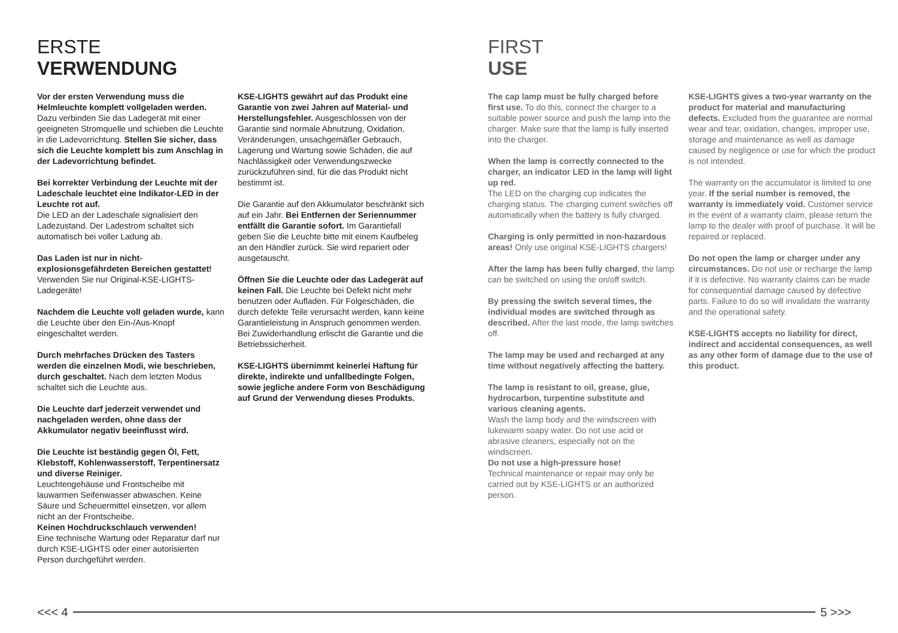ERSTE
VERWENDUNG
Vor der ersten Verwendung muss die Helmleuchte komplett vollgeladen werden. Dazu verbinden Sie das Ladegerät mit einer geeigneten Stromquelle und schieben die Leuchte in die Ladevorrichtung. Stellen Sie sicher, dass sich die Leuchte komplett bis zum Anschlag in der Ladevorrichtung befindet.
Bei korrekter Verbindung der Leuchte mit der Ladeschale leuchtet eine Indikator-LED in der Leuchte rot auf.
Die LED an der Ladeschale signalisiert den Ladezustand. Der Ladestrom schaltet sich automatisch bei voller Ladung ab.
Das Laden ist nur in nicht-explosionsgefährdeten Bereichen gestattet! Verwenden Sie nur Original-KSE-LIGHTS-Ladegeräte!
Nachdem die Leuchte voll geladen wurde, kann die Leuchte über den Ein-/Aus-Knopf eingeschaltet werden.
Durch mehrfaches Drücken des Tasters werden die einzelnen Modi, wie beschrieben, durch geschaltet. Nach dem letzten Modus schaltet sich die Leuchte aus.
Die Leuchte darf jederzeit verwendet und nachgeladen werden, ohne dass der Akkumulator negativ beeinflusst wird.
Die Leuchte ist beständig gegen Öl, Fett, Klebstoff, Kohlenwasserstoff, Terpentinersatz und diverse Reiniger.
Leuchtengehäuse und Frontscheibe mit lauwarmen Seifenwasser abwaschen. Keine Säure und Scheuermittel einsetzen, vor allem nicht an der Frontscheibe.
Keinen Hochdruckschlauch verwenden!
Eine technische Wartung oder Reparatur darf nur durch KSE-LIGHTS oder einer autorisierten Person durchgeführt werden.
KSE-LIGHTS gewährt auf das Produkt eine Garantie von zwei Jahren auf Material- und Herstellungsfehler. Ausgeschlossen von der Garantie sind normale Abnutzung, Oxidation, Veränderungen, unsachgemäßer Gebrauch, Lagerung und Wartung sowie Schäden, die auf Nachlässigkeit oder Verwendungszwecke zurückzuführen sind, für die das Produkt nicht bestimmt ist.
Die Garantie auf den Akkumulator beschränkt sich auf ein Jahr. Bei Entfernen der Seriennummer entfällt die Garantie sofort. Im Garantiefall geben Sie die Leuchte bitte mit einem Kaufbeleg an den Händler zurück. Sie wird repariert oder ausgetauscht.
Öffnen Sie die Leuchte oder das Ladegerät auf keinen Fall. Die Leuchte bei Defekt nicht mehr benutzen oder Aufladen. Für Folgeschäden, die durch defekte Teile verursacht werden, kann keine Garantieleistung in Anspruch genommen werden. Bei Zuwiderhandlung erlischt die Garantie und die Betriebssicherheit.
KSE-LIGHTS übernimmt keinerlei Haftung für direkte, indirekte und unfallbedingte Folgen, sowie jegliche andere Form von Beschädigung auf Grund der Verwendung dieses Produkts.
FIRST
USE
The cap lamp must be fully charged before first use. To do this, connect the charger to a suitable power source and push the lamp into the charger. Make sure that the lamp is fully inserted into the charger.
When the lamp is correctly connected to the charger, an indicator LED in the lamp will light up red.
The LED on the charging cup indicates the charging status. The charging current switches off automatically when the battery is fully charged.
Charging is only permitted in non-hazardous areas! Only use original KSE-LIGHTS chargers!
After the lamp has been fully charged, the lamp can be switched on using the on/off switch.
By pressing the switch several times, the individual modes are switched through as described. After the last mode, the lamp switches off.
The lamp may be used and recharged at any time without negatively affecting the battery.
The lamp is resistant to oil, grease, glue, hydrocarbon, turpentine substitute and various cleaning agents.
Wash the lamp body and the windscreen with lukewarm soapy water. Do not use acid or abrasive cleaners, especially not on the windscreen.
Do not use a high-pressure hose!
Technical maintenance or repair may only be carried out by KSE-LIGHTS or an authorized person.
KSE-LIGHTS gives a two-year warranty on the product for material and manufacturing defects. Excluded from the guarantee are normal wear and tear, oxidation, changes, improper use, storage and maintenance as well as damage caused by negligence or use for which the product is not intended.
The warranty on the accumulator is limited to one year. If the serial number is removed, the warranty is immediately void. Customer service in the event of a warranty claim, please return the lamp to the dealer with proof of purchase. It will be repaired or replaced.
Do not open the lamp or charger under any circumstances. Do not use or recharge the lamp if it is defective. No warranty claims can be made for consequential damage caused by defective parts. Failure to do so will invalidate the warranty and the operational safety.
KSE-LIGHTS accepts no liability for direct, indirect and accidental consequences, as well as any other form of damage due to the use of this product.
<<< 4 5 >>>